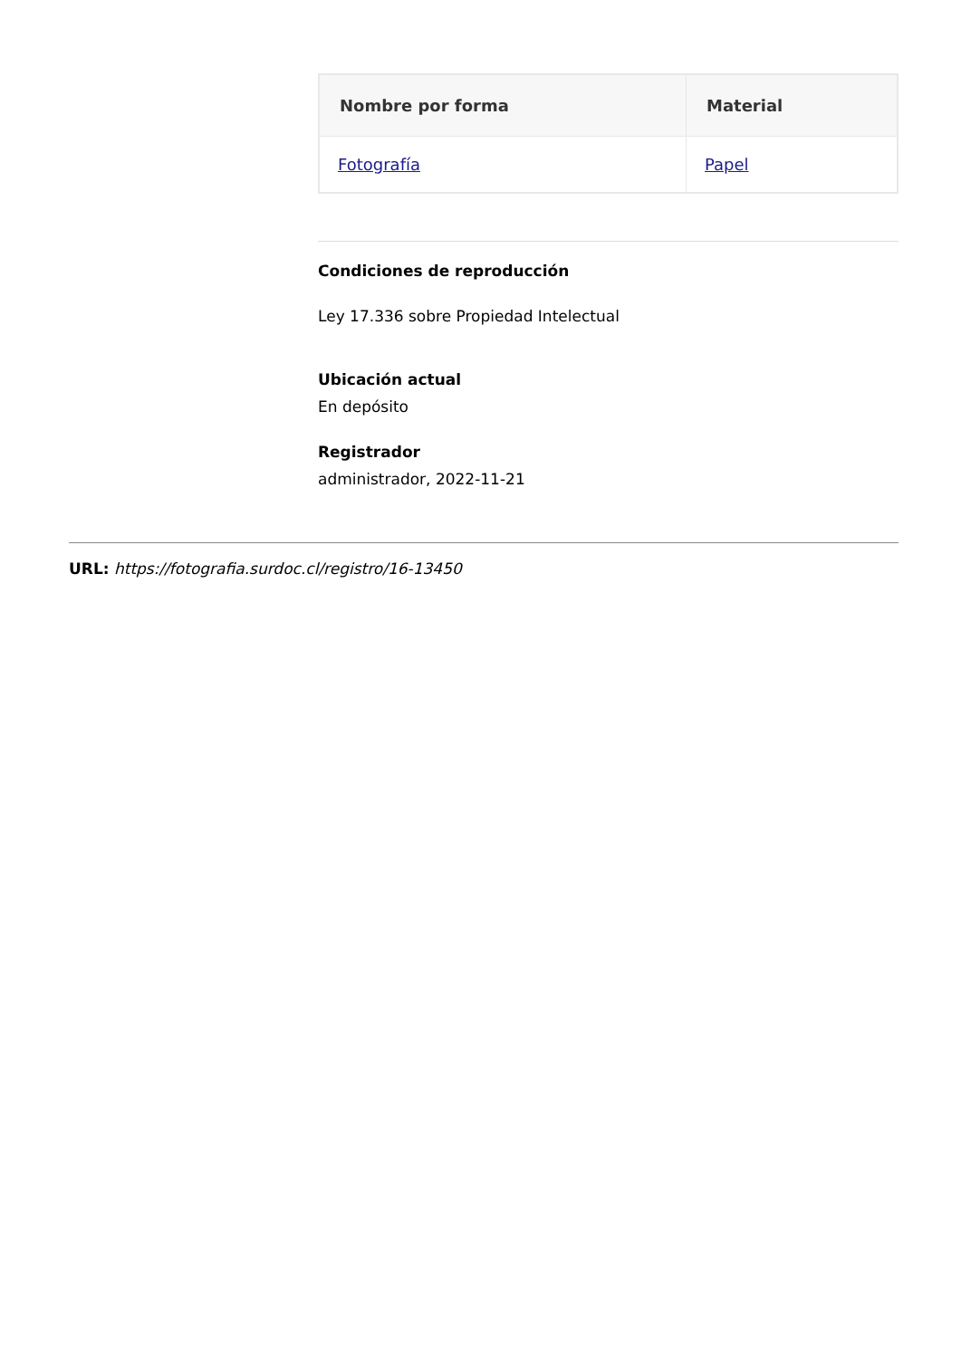| Nombre por forma | Material |
| --- | --- |
| Fotografía | Papel |
Condiciones de reproducción
Ley 17.336 sobre Propiedad Intelectual
Ubicación actual
En depósito
Registrador
administrador, 2022-11-21
URL: https://fotografia.surdoc.cl/registro/16-13450